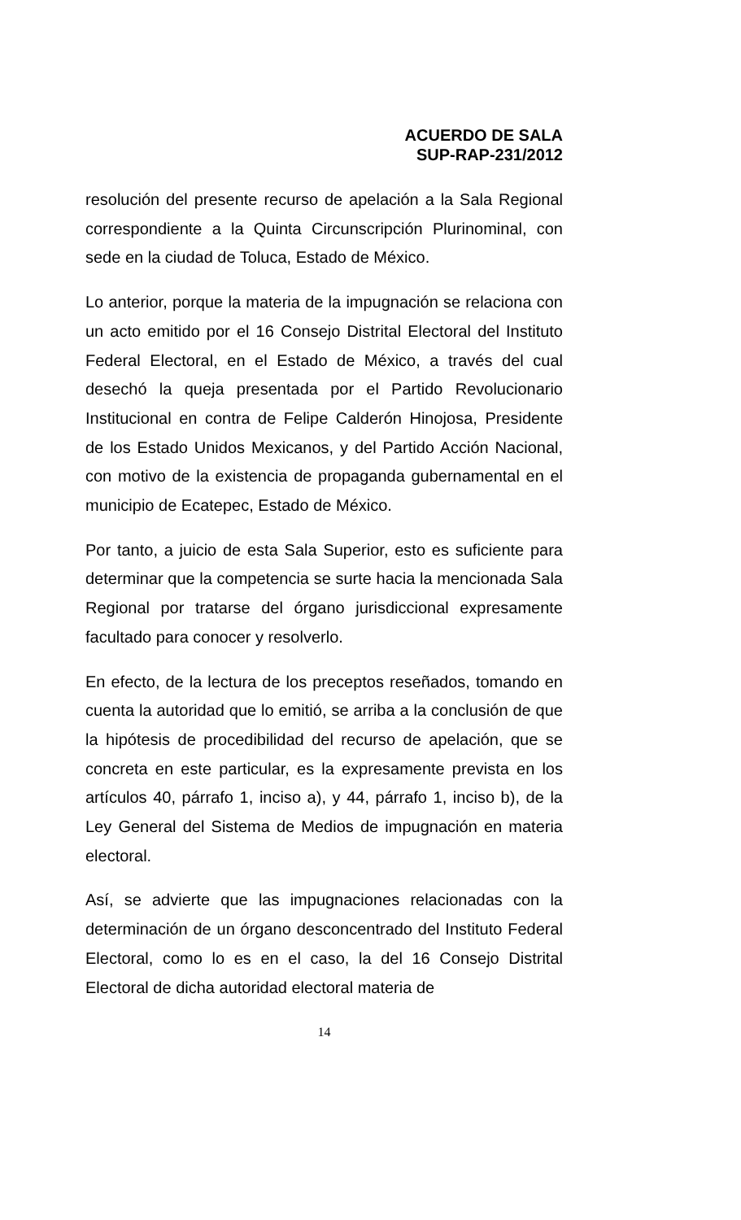ACUERDO DE SALA
SUP-RAP-231/2012
resolución del presente recurso de apelación a la Sala Regional correspondiente a la Quinta Circunscripción Plurinominal, con sede en la ciudad de Toluca, Estado de México.
Lo anterior, porque la materia de la impugnación se relaciona con un acto emitido por el 16 Consejo Distrital Electoral del Instituto Federal Electoral, en el Estado de México, a través del cual desechó la queja presentada por el Partido Revolucionario Institucional en contra de Felipe Calderón Hinojosa, Presidente de los Estado Unidos Mexicanos, y del Partido Acción Nacional, con motivo de la existencia de propaganda gubernamental en el municipio de Ecatepec, Estado de México.
Por tanto, a juicio de esta Sala Superior, esto es suficiente para determinar que la competencia se surte hacia la mencionada Sala Regional por tratarse del órgano jurisdiccional expresamente facultado para conocer y resolverlo.
En efecto, de la lectura de los preceptos reseñados, tomando en cuenta la autoridad que lo emitió, se arriba a la conclusión de que la hipótesis de procedibilidad del recurso de apelación, que se concreta en este particular, es la expresamente prevista en los artículos 40, párrafo 1, inciso a), y 44, párrafo 1, inciso b), de la Ley General del Sistema de Medios de impugnación en materia electoral.
Así, se advierte que las impugnaciones relacionadas con la determinación de un órgano desconcentrado del Instituto Federal Electoral, como lo es en el caso, la del 16 Consejo Distrital Electoral de dicha autoridad electoral materia de
14